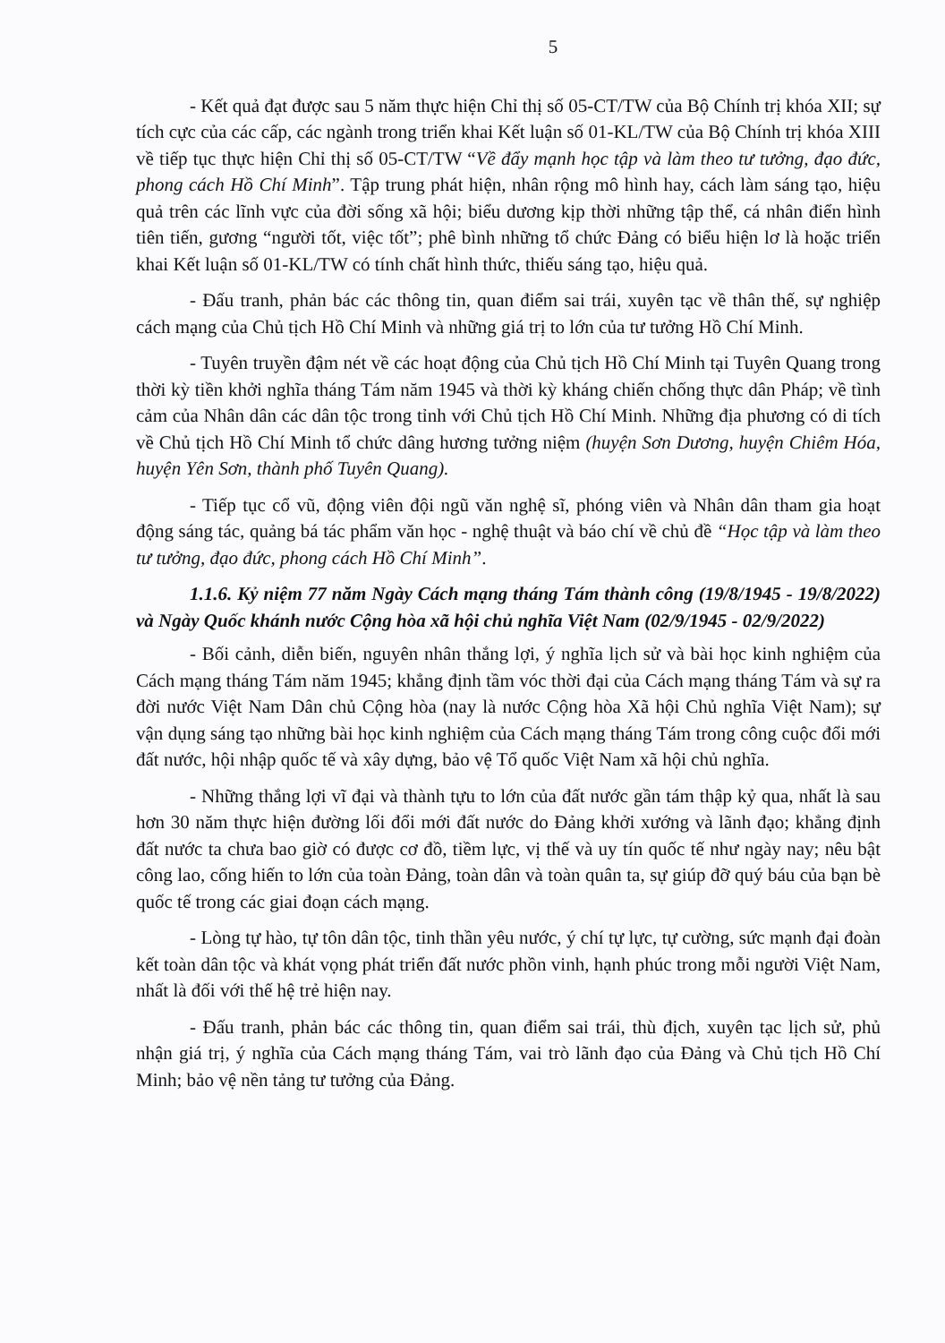5
- Kết quả đạt được sau 5 năm thực hiện Chỉ thị số 05-CT/TW của Bộ Chính trị khóa XII; sự tích cực của các cấp, các ngành trong triển khai Kết luận số 01-KL/TW của Bộ Chính trị khóa XIII về tiếp tục thực hiện Chỉ thị số 05-CT/TW “Về đẩy mạnh học tập và làm theo tư tưởng, đạo đức, phong cách Hồ Chí Minh”. Tập trung phát hiện, nhân rộng mô hình hay, cách làm sáng tạo, hiệu quả trên các lĩnh vực của đời sống xã hội; biểu dương kịp thời những tập thể, cá nhân điển hình tiên tiến, gương “người tốt, việc tốt”; phê bình những tổ chức Đảng có biểu hiện lơ là hoặc triển khai Kết luận số 01-KL/TW có tính chất hình thức, thiếu sáng tạo, hiệu quả.
- Đấu tranh, phản bác các thông tin, quan điểm sai trái, xuyên tạc về thân thế, sự nghiệp cách mạng của Chủ tịch Hồ Chí Minh và những giá trị to lớn của tư tưởng Hồ Chí Minh.
- Tuyên truyền đậm nét về các hoạt động của Chủ tịch Hồ Chí Minh tại Tuyên Quang trong thời kỳ tiền khởi nghĩa tháng Tám năm 1945 và thời kỳ kháng chiến chống thực dân Pháp; về tình cảm của Nhân dân các dân tộc trong tỉnh với Chủ tịch Hồ Chí Minh. Những địa phương có di tích về Chủ tịch Hồ Chí Minh tổ chức dâng hương tưởng niệm (huyện Sơn Dương, huyện Chiêm Hóa, huyện Yên Sơn, thành phố Tuyên Quang).
- Tiếp tục cổ vũ, động viên đội ngũ văn nghệ sĩ, phóng viên và Nhân dân tham gia hoạt động sáng tác, quảng bá tác phẩm văn học - nghệ thuật và báo chí về chủ đề “Học tập và làm theo tư tưởng, đạo đức, phong cách Hồ Chí Minh”.
1.1.6. Kỷ niệm 77 năm Ngày Cách mạng tháng Tám thành công (19/8/1945 - 19/8/2022) và Ngày Quốc khánh nước Cộng hòa xã hội chủ nghĩa Việt Nam (02/9/1945 - 02/9/2022)
- Bối cảnh, diễn biến, nguyên nhân thắng lợi, ý nghĩa lịch sử và bài học kinh nghiệm của Cách mạng tháng Tám năm 1945; khẳng định tầm vóc thời đại của Cách mạng tháng Tám và sự ra đời nước Việt Nam Dân chủ Cộng hòa (nay là nước Cộng hòa Xã hội Chủ nghĩa Việt Nam); sự vận dụng sáng tạo những bài học kinh nghiệm của Cách mạng tháng Tám trong công cuộc đổi mới đất nước, hội nhập quốc tế và xây dựng, bảo vệ Tổ quốc Việt Nam xã hội chủ nghĩa.
- Những thắng lợi vĩ đại và thành tựu to lớn của đất nước gần tám thập kỷ qua, nhất là sau hơn 30 năm thực hiện đường lối đổi mới đất nước do Đảng khởi xướng và lãnh đạo; khẳng định đất nước ta chưa bao giờ có được cơ đồ, tiềm lực, vị thế và uy tín quốc tế như ngày nay; nêu bật công lao, cống hiến to lớn của toàn Đảng, toàn dân và toàn quân ta, sự giúp đỡ quý báu của bạn bè quốc tế trong các giai đoạn cách mạng.
- Lòng tự hào, tự tôn dân tộc, tinh thần yêu nước, ý chí tự lực, tự cường, sức mạnh đại đoàn kết toàn dân tộc và khát vọng phát triển đất nước phồn vinh, hạnh phúc trong mỗi người Việt Nam, nhất là đối với thế hệ trẻ hiện nay.
- Đấu tranh, phản bác các thông tin, quan điểm sai trái, thù địch, xuyên tạc lịch sử, phủ nhận giá trị, ý nghĩa của Cách mạng tháng Tám, vai trò lãnh đạo của Đảng và Chủ tịch Hồ Chí Minh; bảo vệ nền tảng tư tưởng của Đảng.